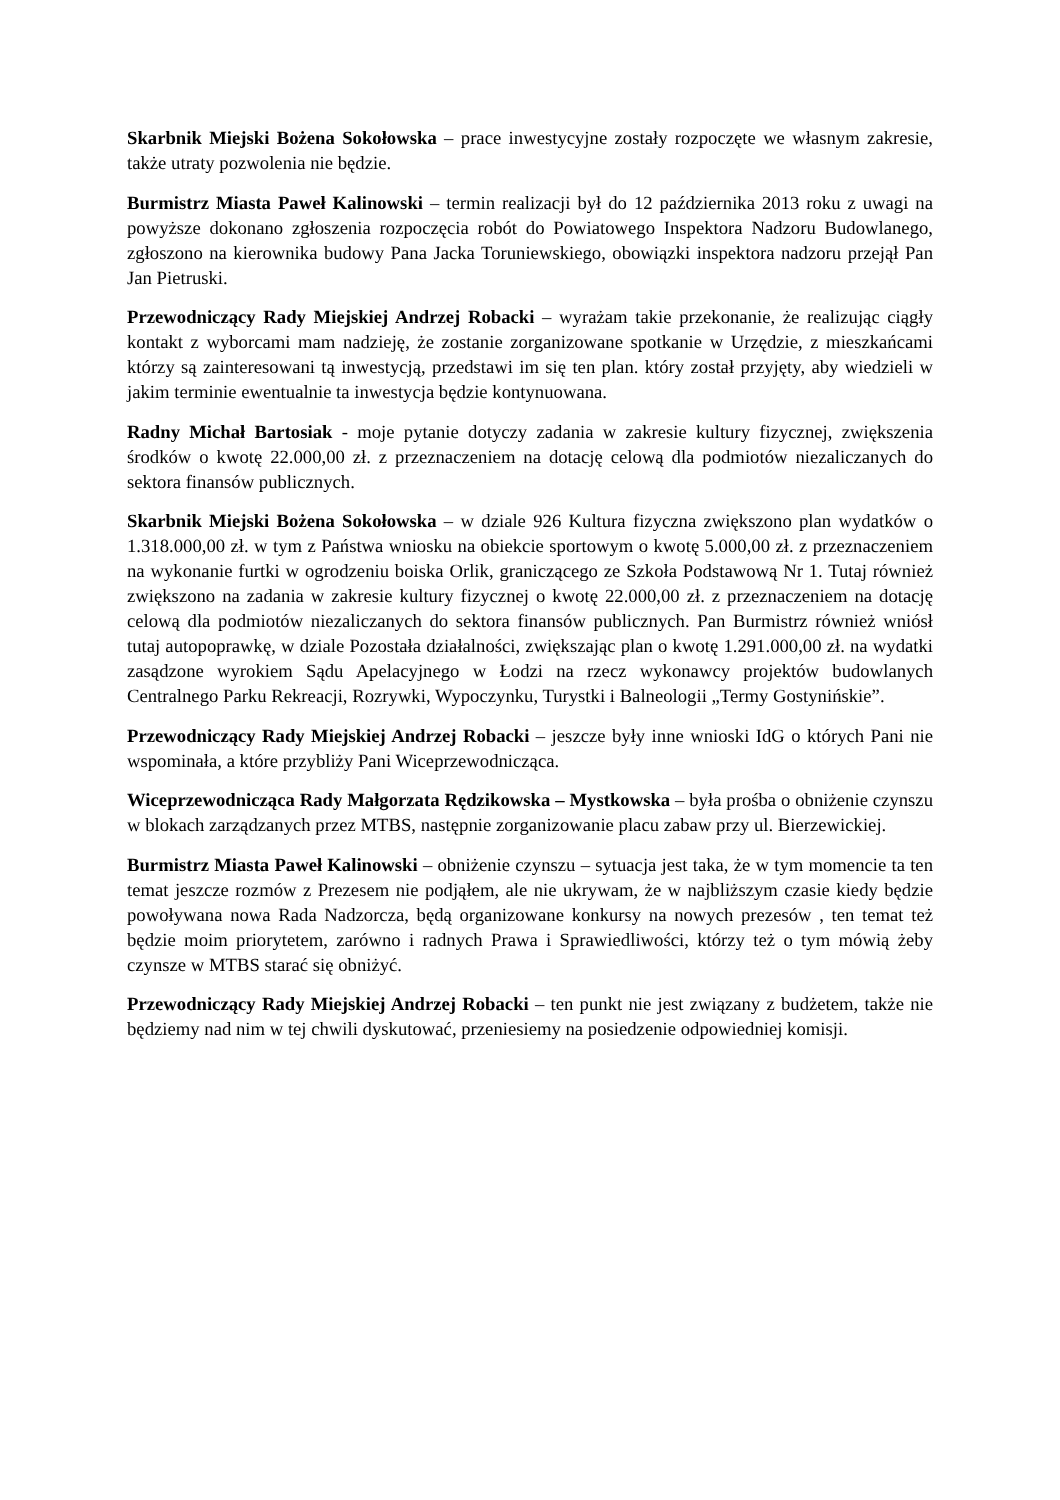Skarbnik Miejski Bożena Sokołowska – prace inwestycyjne zostały rozpoczęte we własnym zakresie, także utraty pozwolenia nie będzie.
Burmistrz Miasta Paweł Kalinowski – termin realizacji był do 12 października 2013 roku z uwagi na powyższe dokonano zgłoszenia rozpoczęcia robót do Powiatowego Inspektora Nadzoru Budowlanego, zgłoszono na kierownika budowy Pana Jacka Toruniewskiego, obowiązki inspektora nadzoru przejął Pan Jan Pietruski.
Przewodniczący Rady Miejskiej Andrzej Robacki – wyrażam takie przekonanie, że realizując ciągły kontakt z wyborcami mam nadzieję, że zostanie zorganizowane spotkanie w Urzędzie, z mieszkańcami którzy są zainteresowani tą inwestycją, przedstawi im się ten plan. który został przyjęty, aby wiedzieli w jakim terminie ewentualnie ta inwestycja będzie kontynuowana.
Radny Michał Bartosiak - moje pytanie dotyczy zadania w zakresie kultury fizycznej, zwiększenia środków o kwotę 22.000,00 zł. z przeznaczeniem na dotację celową dla podmiotów niezaliczanych do sektora finansów publicznych.
Skarbnik Miejski Bożena Sokołowska – w dziale 926 Kultura fizyczna zwiększono plan wydatków o 1.318.000,00 zł. w tym z Państwa wniosku na obiekcie sportowym o kwotę 5.000,00 zł. z przeznaczeniem na wykonanie furtki w ogrodzeniu boiska Orlik, graniczącego ze Szkoła Podstawową Nr 1. Tutaj również zwiększono na zadania w zakresie kultury fizycznej o kwotę 22.000,00 zł. z przeznaczeniem na dotację celową dla podmiotów niezaliczanych do sektora finansów publicznych. Pan Burmistrz również wniósł tutaj autopoprawkę, w dziale Pozostała działalności, zwiększając plan o kwotę 1.291.000,00 zł. na wydatki zasądzone wyrokiem Sądu Apelacyjnego w Łodzi na rzecz wykonawcy projektów budowlanych Centralnego Parku Rekreacji, Rozrywki, Wypoczynku, Turystki i Balneologii „Termy Gostynińskie”.
Przewodniczący Rady Miejskiej Andrzej Robacki – jeszcze były inne wnioski IdG o których Pani nie wspominała, a które przybliży Pani Wiceprzewodnicząca.
Wiceprzewodnicząca Rady Małgorzata Rędzikowska – Mystkowska – była prośba o obniżenie czynszu w blokach zarządzanych przez MTBS, następnie zorganizowanie placu zabaw przy ul. Bierzewickiej.
Burmistrz Miasta Paweł Kalinowski – obniżenie czynszu – sytuacja jest taka, że w tym momencie ta ten temat jeszcze rozmów z Prezesem nie podjąłem, ale nie ukrywam, że w najbliższym czasie kiedy będzie powoływana nowa Rada Nadzorcza, będą organizowane konkursy na nowych prezesów , ten temat też będzie moim priorytetem, zarówno i radnych Prawa i Sprawiedliwości, którzy też o tym mówią żeby czynsze w MTBS starać się obniżyć.
Przewodniczący Rady Miejskiej Andrzej Robacki – ten punkt nie jest związany z budżetem, także nie będziemy nad nim w tej chwili dyskutować, przeniesiemy na posiedzenie odpowiedniej komisji.